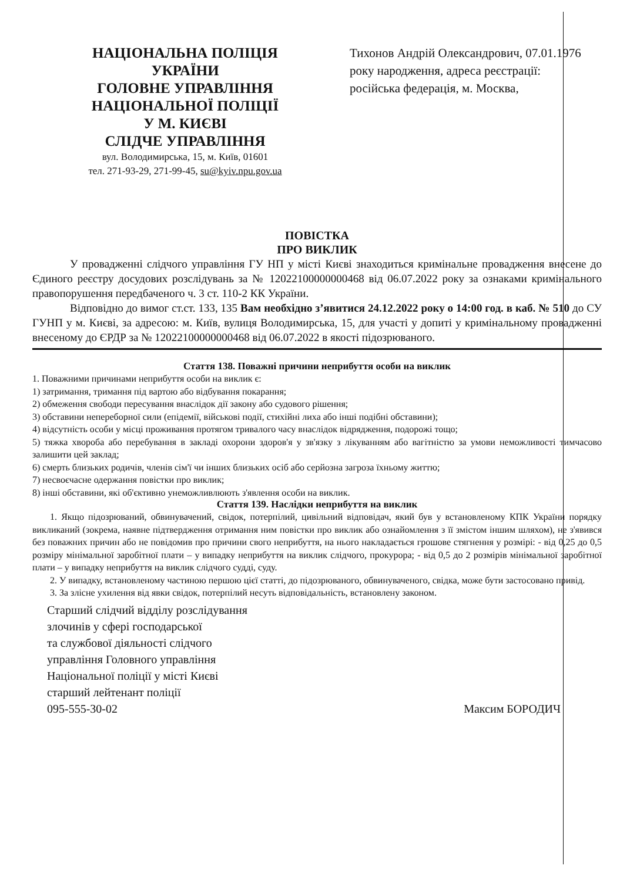НАЦІОНАЛЬНА ПОЛІЦІЯ
УКРАЇНИ
ГОЛОВНЕ УПРАВЛІННЯ
НАЦІОНАЛЬНОЇ ПОЛІЦІЇ
У М. КИЄВІ
СЛІДЧЕ УПРАВЛІННЯ
вул. Володимирська, 15, м. Київ, 01601
тел. 271-93-29, 271-99-45, su@kyiv.npu.gov.ua
Тихонов Андрій Олександрович, 07.01.1976 року народження, адреса реєстрації: російська федерація, м. Москва,
ПОВІСТКА
ПРО ВИКЛИК
У провадженні слідчого управління ГУ НП у місті Києві знаходиться кримінальне провадження внесене до Єдиного реєстру досудових розслідувань за № 12022100000000468 від 06.07.2022 року за ознаками кримінального правопорушення передбаченого ч. 3 ст. 110-2 КК України.
Відповідно до вимог ст.ст. 133, 135 Вам необхідно з’явитися 24.12.2022 року о 14:00 год. в каб. № 510 до СУ ГУНП у м. Києві, за адресою: м. Київ, вулиця Володимирська, 15, для участі у допиті у кримінальному провадженні внесеному до ЄРДР за № 12022100000000468 від 06.07.2022 в якості підозрюваного.
Стаття 138. Поважні причини неприбуття особи на виклик
1. Поважними причинами неприбуття особи на виклик є:
1) затримання, тримання під вартою або відбування покарання;
2) обмеження свободи пересування внаслідок дії закону або судового рішення;
3) обставини непереборної сили (епідемії, військові події, стихійні лиха або інші подібні обставини);
4) відсутність особи у місці проживання протягом тривалого часу внаслідок відрядження, подорожі тощо;
5) тяжка хвороба або перебування в закладі охорони здоров'я у зв'язку з лікуванням або вагітністю за умови неможливості тимчасово залишити цей заклад;
6) смерть близьких родичів, членів сім'ї чи інших близьких осіб або серйозна загроза їхньому життю;
7) несвоєчасне одержання повістки про виклик;
8) інші обставини, які об'єктивно унеможливлюють з'явлення особи на виклик.
Стаття 139. Наслідки неприбуття на виклик
1. Якщо підозрюваний, обвинувачений, свідок, потерпілий, цивільний відповідач, який був у встановленому КПК України порядку викликаний (зокрема, наявне підтвердження отримання ним повістки про виклик або ознайомлення з її змістом іншим шляхом), не з'явився без поважних причин або не повідомив про причини свого неприбуття, на нього накладається грошове стягнення у розмірі: - від 0,25 до 0,5 розміру мінімальної заробітної плати – у випадку неприбуття на виклик слідчого, прокурора; - від 0,5 до 2 розмірів мінімальної заробітної плати – у випадку неприбуття на виклик слідчого судді, суду.
2. У випадку, встановленому частиною першою цієї статті, до підозрюваного, обвинуваченого, свідка, може бути застосовано привід.
3. За злісне ухилення від явки свідок, потерпілий несуть відповідальність, встановлену законом.
Старший слідчий відділу розслідування
злочинів у сфері господарської
та службової діяльності слідчого
управління Головного управління
Національної поліції у місті Києві
старший лейтенант поліції
095-555-30-02
Максим БОРОДИЧ